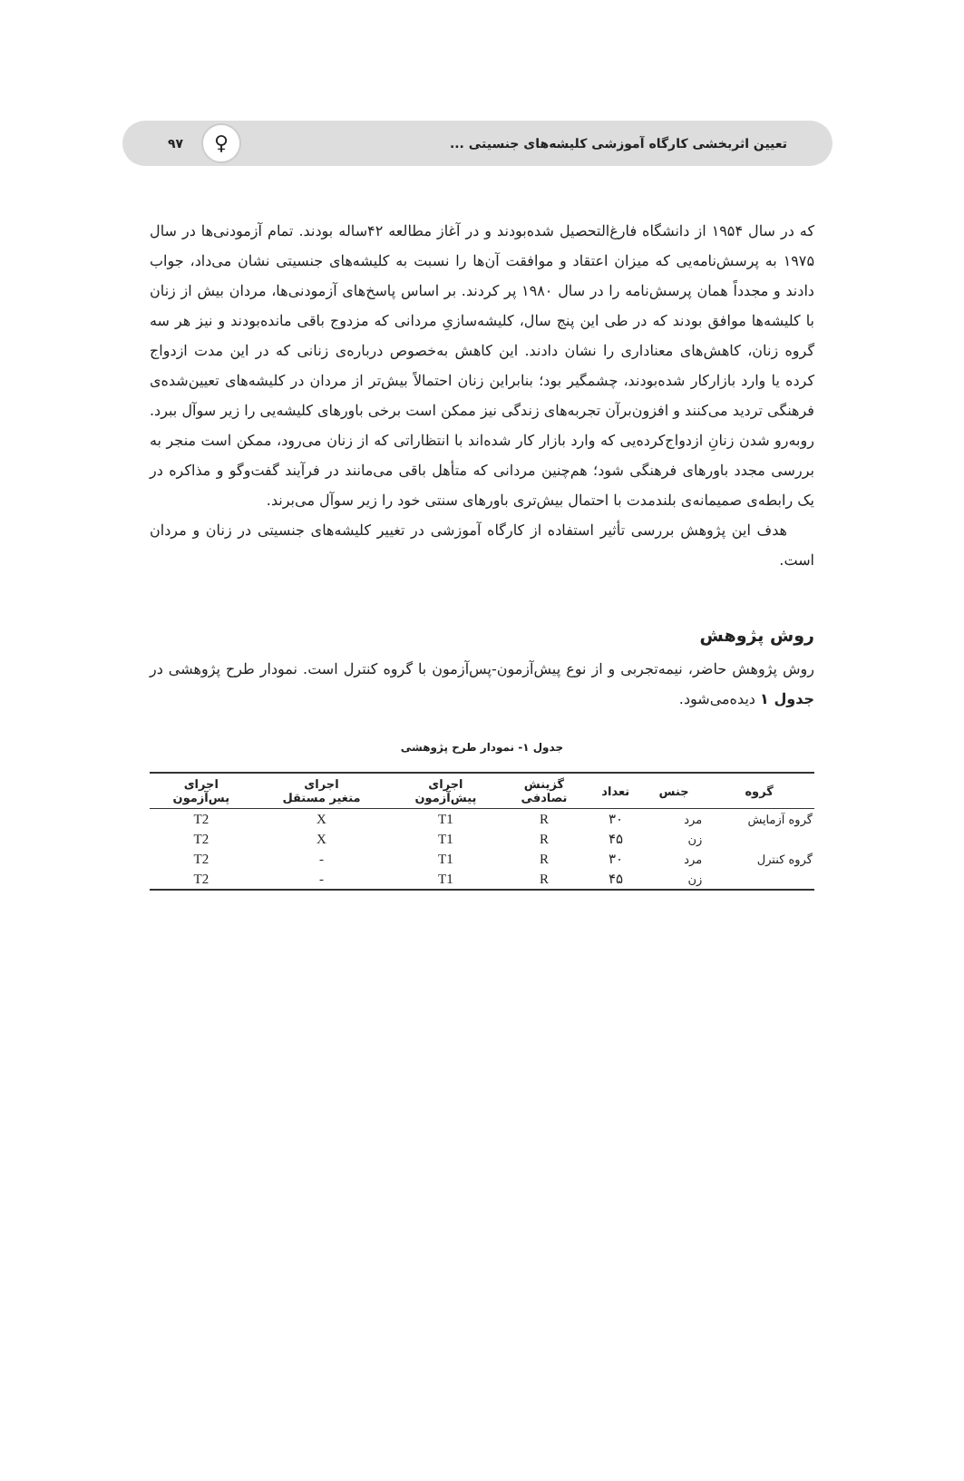تعیین اثربخشی کارگاه آموزشی کلیشه‌های جنسیتی ... ♀ ۹۷
که در سال ۱۹۵۴ از دانشگاه فارغ‌التحصیل شده‌بودند و در آغاز مطالعه ۴۲ساله بودند. تمام آزمودنی‌ها در سال ۱۹۷۵ به پرسش‌نامه‌یی که میزان اعتقاد و موافقت آن‌ها را نسبت به کلیشه‌های جنسیتی نشان می‌داد، جواب دادند و مجدداً همان پرسش‌نامه را در سال ۱۹۸۰ پر کردند. بر اساس پاسخ‌های آزمودنی‌ها، مردان بیش از زنان با کلیشه‌ها موافق بودند که در طی این پنج سال، کلیشه‌سازیِ مردانی که مزدوج باقی مانده‌بودند و نیز هر سه گروه زنان، کاهش‌های معناداری را نشان دادند. این کاهش به‌خصوص درباره‌ی زنانی که در این مدت ازدواج کرده یا وارد بازارکار شده‌بودند، چشمگیر بود؛ بنابراین زنان احتمالاً بیش‌تر از مردان در کلیشه‌های تعیین‌شده‌ی فرهنگی تردید می‌کنند و افزون‌برآن تجربه‌های زندگی نیز ممکن است برخی باورهای کلیشه‌یی را زیر سوآل ببرد. روبه‌رو شدن زنانِ ازدواج‌کرده‌یی که وارد بازار کار شده‌اند با انتظاراتی که از زنان می‌رود، ممکن است منجر به بررسی مجدد باورهای فرهنگی شود؛ هم‌چنین مردانی که متأهل باقی می‌مانند در فرآیند گفت‌وگو و مذاکره در یک رابطه‌ی صمیمانه‌ی بلندمدت با احتمال بیش‌تری باورهای سنتی خود را زیر سوآل می‌برند.
هدف این پژوهش بررسی تأثیر استفاده از کارگاه آموزشی در تغییر کلیشه‌های جنسیتی در زنان و مردان است.
روش پژوهش
روش پژوهش حاضر، نیمه‌تجربی و از نوع پیش‌آزمون-پس‌آزمون با گروه کنترل است. نمودار طرح پژوهشی در جدول ۱ دیده‌می‌شود.
جدول ۱- نمودار طرح پژوهشی
| گروه | جنس | تعداد | گزینش تصادفی | اجرای پیش‌آزمون | اجرای متغیر مستقل | اجرای پس‌آزمون |
| --- | --- | --- | --- | --- | --- | --- |
| گروه آزمایش | مرد | ۳۰ | R | T1 | X | T2 |
| | زن | ۴۵ | R | T1 | X | T2 |
| گروه کنترل | مرد | ۳۰ | R | T1 | - | T2 |
| | زن | ۴۵ | R | T1 | - | T2 |